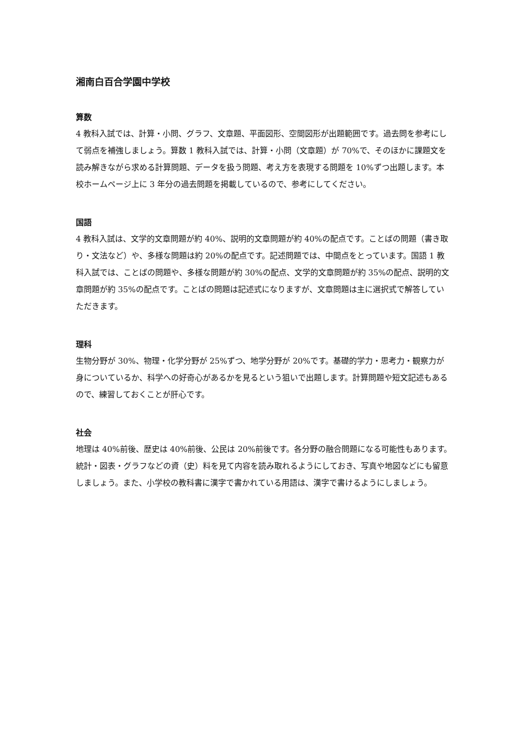湘南白百合学園中学校
算数
4 教科入試では、計算・小問、グラフ、文章題、平面図形、空間図形が出題範囲です。過去問を参考にして弱点を補強しましょう。算数 1 教科入試では、計算・小問（文章題）が 70%で、そのほかに課題文を読み解きながら求める計算問題、データを扱う問題、考え方を表現する問題を 10%ずつ出題します。本校ホームページ上に 3 年分の過去問題を掲載しているので、参考にしてください。
国語
4 教科入試は、文学的文章問題が約 40%、説明的文章問題が約 40%の配点です。ことばの問題（書き取り・文法など）や、多様な問題は約 20%の配点です。記述問題では、中間点をとっています。国語 1 教科入試では、ことばの問題や、多様な問題が約 30%の配点、文学的文章問題が約 35%の配点、説明的文章問題が約 35%の配点です。ことばの問題は記述式になりますが、文章問題は主に選択式で解答していただきます。
理科
生物分野が 30%、物理・化学分野が 25%ずつ、地学分野が 20%です。基礎的学力・思考力・観察力が身についているか、科学への好奇心があるかを見るという狙いで出題します。計算問題や短文記述もあるので、練習しておくことが肝心です。
社会
地理は 40%前後、歴史は 40%前後、公民は 20%前後です。各分野の融合問題になる可能性もあります。統計・図表・グラフなどの資（史）料を見て内容を読み取れるようにしておき、写真や地図などにも留意しましょう。また、小学校の教科書に漢字で書かれている用語は、漢字で書けるようにしましょう。